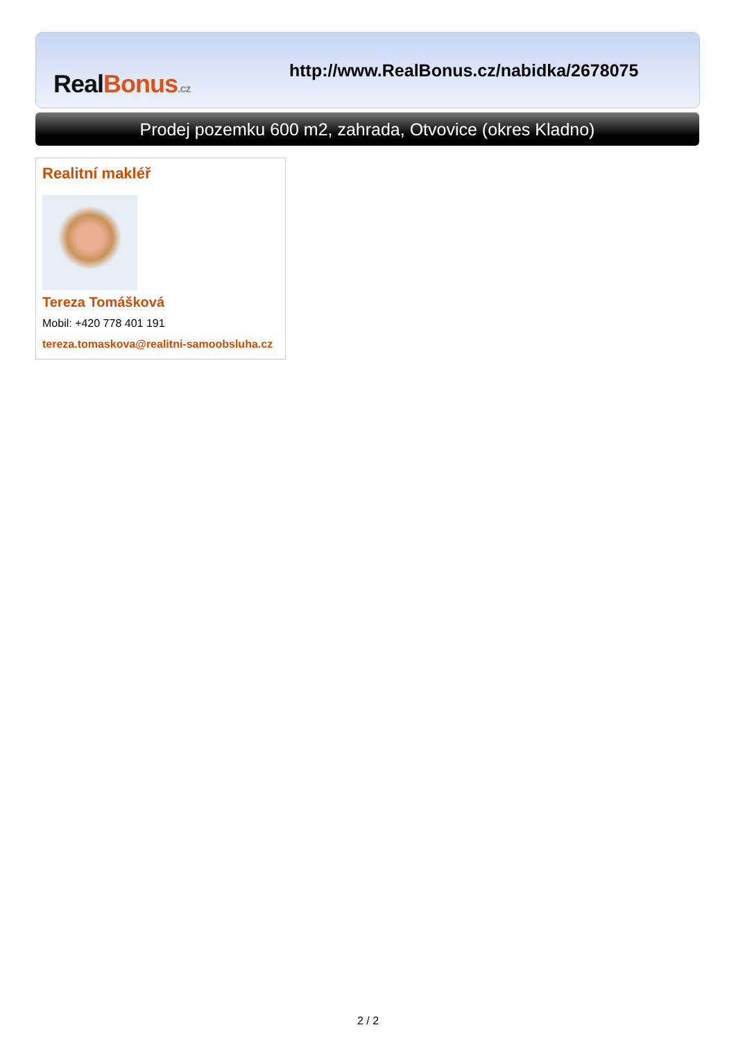Real Bonus.cz
http://www.RealBonus.cz/nabidka/2678075
Prodej pozemku 600 m2, zahrada, Otvovice (okres Kladno)
Realitní makléř
Tereza Tomášková
Mobil: +420 778 401 191
tereza.tomaskova@realitni-samoobsluha.cz
2 / 2